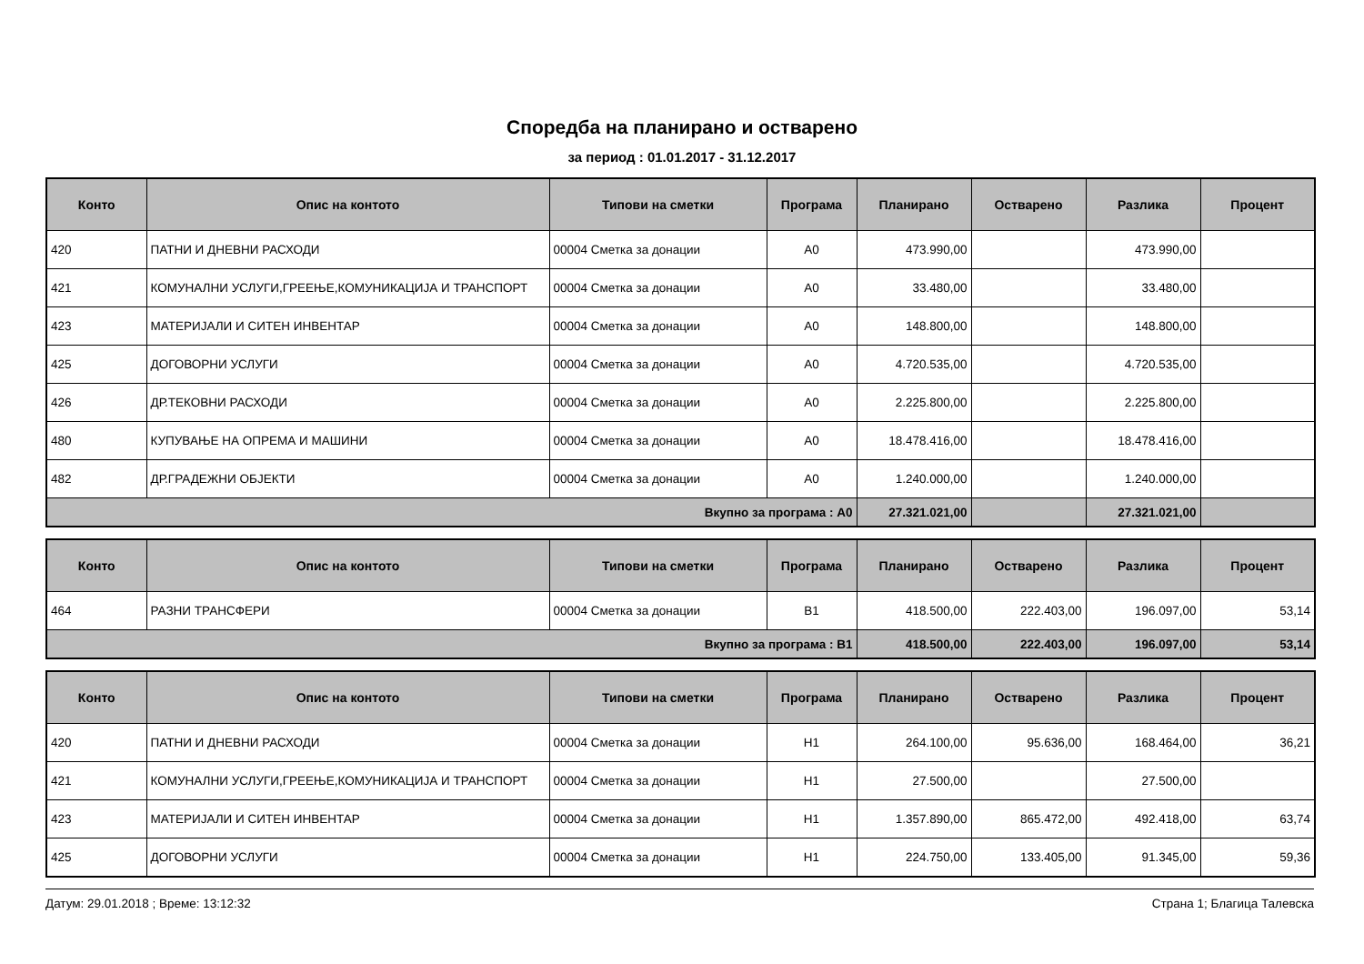Споредба на планирано и остварено
за период : 01.01.2017 - 31.12.2017
| Конто | Опис на контото | Типови на сметки | Програма | Планирано | Остварено | Разлика | Процент |
| --- | --- | --- | --- | --- | --- | --- | --- |
| 420 | ПАТНИ И ДНЕВНИ РАСХОДИ | 00004 Сметка за донации | A0 | 473.990,00 | | 473.990,00 | |
| 421 | КОМУНАЛНИ УСЛУГИ,ГРЕЕЊЕ,КОМУНИКАЦИЈА И ТРАНСПОРТ | 00004 Сметка за донации | A0 | 33.480,00 | | 33.480,00 | |
| 423 | МАТЕРИЈАЛИ И СИТЕН ИНВЕНТАР | 00004 Сметка за донации | A0 | 148.800,00 | | 148.800,00 | |
| 425 | ДОГОВОРНИ УСЛУГИ | 00004 Сметка за донации | A0 | 4.720.535,00 | | 4.720.535,00 | |
| 426 | ДР.ТЕКОВНИ РАСХОДИ | 00004 Сметка за донации | A0 | 2.225.800,00 | | 2.225.800,00 | |
| 480 | КУПУВАЊЕ НА ОПРЕМА И МАШИНИ | 00004 Сметка за донации | A0 | 18.478.416,00 | | 18.478.416,00 | |
| 482 | ДР.ГРАДЕЖНИ ОБЈЕКТИ | 00004 Сметка за донации | A0 | 1.240.000,00 | | 1.240.000,00 | |
| Вкупно за програма : A0 | | | | 27.321.021,00 | | 27.321.021,00 | |
| Конто | Опис на контото | Типови на сметки | Програма | Планирано | Остварено | Разлика | Процент |
| --- | --- | --- | --- | --- | --- | --- | --- |
| 464 | РАЗНИ ТРАНСФЕРИ | 00004 Сметка за донации | B1 | 418.500,00 | 222.403,00 | 196.097,00 | 53,14 |
| Вкупно за програма : B1 | | | | 418.500,00 | 222.403,00 | 196.097,00 | 53,14 |
| Конто | Опис на контото | Типови на сметки | Програма | Планирано | Остварено | Разлика | Процент |
| --- | --- | --- | --- | --- | --- | --- | --- |
| 420 | ПАТНИ И ДНЕВНИ РАСХОДИ | 00004 Сметка за донации | H1 | 264.100,00 | 95.636,00 | 168.464,00 | 36,21 |
| 421 | КОМУНАЛНИ УСЛУГИ,ГРЕЕЊЕ,КОМУНИКАЦИЈА И ТРАНСПОРТ | 00004 Сметка за донации | H1 | 27.500,00 | | 27.500,00 | |
| 423 | МАТЕРИЈАЛИ И СИТЕН ИНВЕНТАР | 00004 Сметка за донации | H1 | 1.357.890,00 | 865.472,00 | 492.418,00 | 63,74 |
| 425 | ДОГОВОРНИ УСЛУГИ | 00004 Сметка за донации | H1 | 224.750,00 | 133.405,00 | 91.345,00 | 59,36 |
Датум: 29.01.2018 ; Време: 13:12:32 Страна 1; Благица Талевска